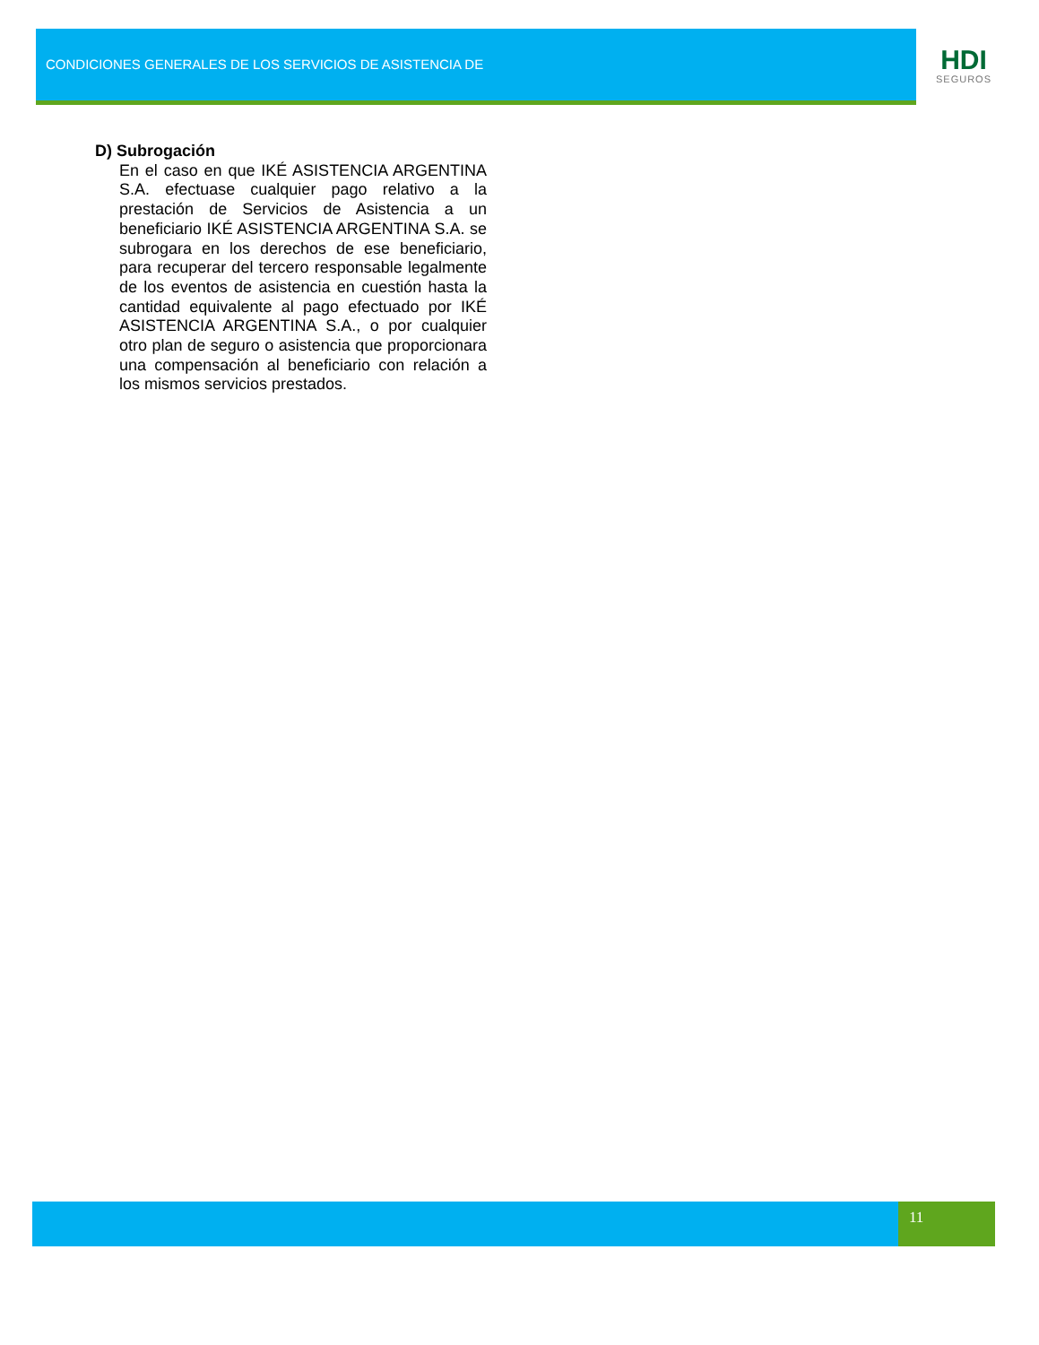CONDICIONES GENERALES DE LOS SERVICIOS DE ASISTENCIA DE
HDI
SEGUROS
D) Subrogación
En el caso en que IKÉ ASISTENCIA ARGENTINA S.A. efectuase cualquier pago relativo a la prestación de Servicios de Asistencia a un beneficiario IKÉ ASISTENCIA ARGENTINA S.A. se subrogara en los derechos de ese beneficiario, para recuperar del tercero responsable legalmente de los eventos de asistencia en cuestión hasta la cantidad equivalente al pago efectuado por IKÉ ASISTENCIA ARGENTINA S.A., o por cualquier otro plan de seguro o asistencia que proporcionara una compensación al beneficiario con relación a los mismos servicios prestados.
11